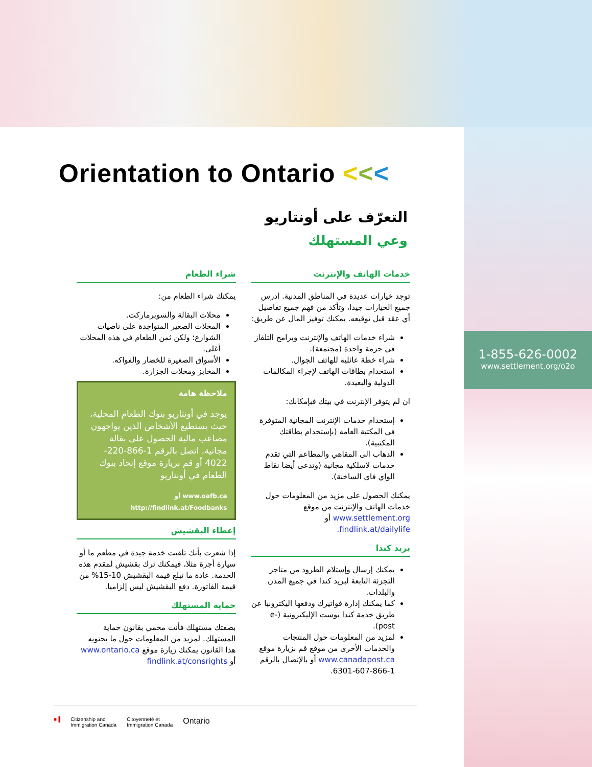1-855-626-0002
www.settlement.org/o2o
Orientation to Ontario <<<
التعرّف على أونتاريو
وعي المستهلك
خدمات الهاتف والإنترنت
توجد خيارات عديدة في المناطق المدنية. ادرس جميع الخيارات جيدا، وتأكد من فهم جميع تفاصيل أي عقد قبل توقيعه. يمكنك توفير المال عن طريق:
شراء خدمات الهاتف والإنترنت وبرامج التلفاز في حزمة واحدة (مجتمعة).
شراء خطة عائلية للهاتف الجوال.
استخدام بطاقات الهاتف لإجراء المكالمات الدولية والبعيدة.
ان لم يتوفر الإنترنت في بيتك فبإمكانك:
إستخدام خدمات الإنترنت المجانية المتوفرة في المكتبة العامة (بإستخدام بطاقتك المكتبية).
الذهاب الى المقاهي والمطاعم التي تقدم خدمات لاسلكية مجانية (وتدعى أيضا نقاط الواي فاي الساخنة).
يمكنك الحصول على مزيد من المعلومات حول خدمات الهاتف والإنترنت من موقع www.settlement.org أو findlink.at/dailylife.
بريد كندا
يمكنك إرسال وإستلام الطرود من متاجر التجزئة التابعة لبريد كندا في جميع المدن والبلدات.
كما يمكنك إدارة فواتيرك ودفعها اليكترونيا عن طريق خدمة كندا بوست الإليكترونية (e-post).
لمزيد من المعلومات حول المنتجات والخدمات الأخرى من موقع قم بزيارة موقع www.canadapost.ca أو بالإتصال بالرقم 1-866-607-6301.
شراء الطعام
يمكنك شراء الطعام من:
محلات البقالة والسوبرماركت.
المحلات الصغير المتواجدة على ناصيات الشوارع؛ ولكن ثمن الطعام في هذه المحلات أغلى.
الأسواق الصغيرة للخضار والفواكه.
المخابز ومحلات الجزارة.
ملاحظة هامة
يوجد في أونتاريو بنوك الطعام المحلية، حيث يستطيع الأشخاص الذين يواجهون مصاعب مالية الحصول على بقالة مجانية. اتصل بالرقم 1-866-220-4022 أو قم بزيارة موقع إتحاد بنوك الطعام في أونتاريو
www.oafb.ca أو
http://findlink.at/Foodbanks
إعطاء البقشيش
إذا شعرت بأنك تلقيت خدمة جيدة في مطعم ما أو سيارة أجرة مثلا، فيمكنك ترك بقشيش لمقدم هذه الخدمة. عادة ما تبلغ قيمة البقشيش 10-15% من قيمة الفاتورة. دفع البقشيش ليس إلزاميا.
حماية المستهلك
بصفتك مستهلك فأنت محمي بقانون حماية المستهلك. لمزيد من المعلومات حول ما يحتويه هذا القانون يمكنك زيارة موقع www.ontario.ca أو findlink.at/consrights
■▐ Citizenship and
Immigration Canada Citoyenneté et
Immigration Canada Ontario